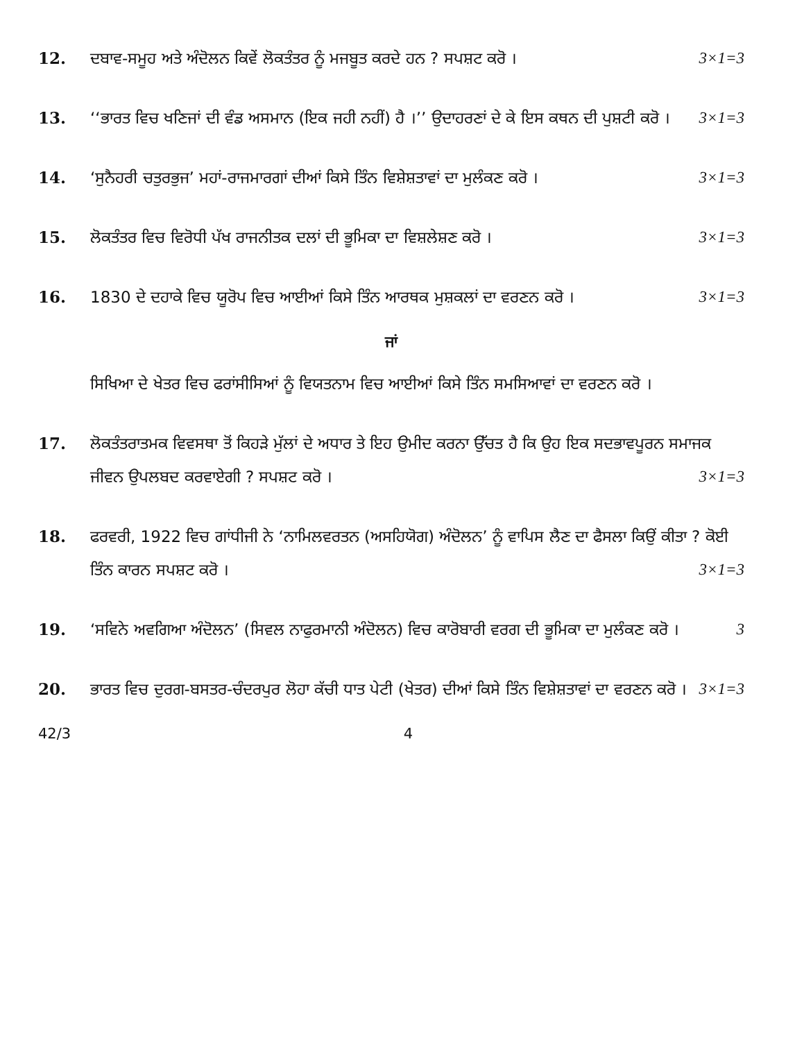12. ਦਬਾਵ-ਸਮੂਹ ਅਤੇ ਅੰਦੋਲਨ ਕਿਵੇਂ ਲੋਕਤੰਤਰ ਨੂੰ ਮਜਬੂਤ ਕਰਦੇ ਹਨ ? ਸਪਸ਼ਟ ਕਰੋ । 3×1=3
13. ‘‘ਭਾਰਤ ਵਿਚ ਖਣਿਜਾਂ ਦੀ ਵੰਡ ਅਸਮਾਨ (ਇਕ ਜਹੀ ਨਹੀਂ) ਹੈ ।’’ ਉਦਾਹਰਣਾਂ ਦੇ ਕੇ ਇਸ ਕਥਨ ਦੀ ਪੁਸ਼ਟੀ ਕਰੋ । 3×1=3
14. ‘ਸੁਨੈਹਰੀ ਚਤੁਰਭੁਜ’ ਮਹਾਂ-ਰਾਜਮਾਰਗਾਂ ਦੀਆਂ ਕਿਸੇ ਤਿੰਨ ਵਿਸ਼ੇਸ਼ਤਾਵਾਂ ਦਾ ਮੁਲੰਕਣ ਕਰੋ । 3×1=3
15. ਲੋਕਤੰਤਰ ਵਿਚ ਵਿਰੋਧੀ ਪੱਖ ਰਾਜਨੀਤਕ ਦਲਾਂ ਦੀ ਭੂਮਿਕਾ ਦਾ ਵਿਸ਼ਲੇਸ਼ਣ ਕਰੋ । 3×1=3
16. 1830 ਦੇ ਦਹਾਕੇ ਵਿਚ ਯੂਰੋਪ ਵਿਚ ਆਈਆਂ ਕਿਸੇ ਤਿੰਨ ਆਰਥਕ ਮੁਸ਼ਕਲਾਂ ਦਾ ਵਰਣਨ ਕਰੋ । 3×1=3
ਜਾਂ
ਸਿਖਿਆ ਦੇ ਖੇਤਰ ਵਿਚ ਫਰਾਂਸੀਸਿਆਂ ਨੂੰ ਵਿਯਤਨਾਮ ਵਿਚ ਆਈਆਂ ਕਿਸੇ ਤਿੰਨ ਸਮਸਿਆਵਾਂ ਦਾ ਵਰਣਨ ਕਰੋ ।
17. ਲੋਕਤੰਤਰਾਤਮਕ ਵਿਵਸਥਾ ਤੋਂ ਕਿਹੜੇ ਮੁੱਲਾਂ ਦੇ ਅਧਾਰ ਤੇ ਇਹ ਉਮੀਦ ਕਰਨਾ ਉੱਚਤ ਹੈ ਕਿ ਉਹ ਇਕ ਸਦਭਾਵਪੂਰਨ ਸਮਾਜਕ ਜੀਵਨ ਉਪਲਬਦ ਕਰਵਾਏਗੀ ? ਸਪਸ਼ਟ ਕਰੋ । 3×1=3
18. ਫਰਵਰੀ, 1922 ਵਿਚ ਗਾਂਧੀਜੀ ਨੇ ‘ਨਾਮਿਲਵਰਤਨ (ਅਸਹਿਯੋਗ) ਅੰਦੋਲਨ’ ਨੂੰ ਵਾਪਿਸ ਲੈਣ ਦਾ ਫੈਸਲਾ ਕਿਉਂ ਕੀਤਾ ? ਕੋਈ ਤਿੰਨ ਕਾਰਨ ਸਪਸ਼ਟ ਕਰੋ । 3×1=3
19. ‘ਸਵਿਨੇ ਅਵਗਿਆ ਅੰਦੋਲਨ’ (ਸਿਵਲ ਨਾਫੁਰਮਾਨੀ ਅੰਦੋਲਨ) ਵਿਚ ਕਾਰੋਬਾਰੀ ਵਰਗ ਦੀ ਭੂਮਿਕਾ ਦਾ ਮੁਲੰਕਣ ਕਰੋ । 3
20. ਭਾਰਤ ਵਿਚ ਦੁਰਗ-ਬਸਤਰ-ਚੰਦਰਪੁਰ ਲੋਹਾ ਕੱਚੀ ਧਾਤ ਪੇਟੀ (ਖੇਤਰ) ਦੀਆਂ ਕਿਸੇ ਤਿੰਨ ਵਿਸ਼ੇਸ਼ਤਾਵਾਂ ਦਾ ਵਰਣਨ ਕਰੋ । 3×1=3
42/3 4